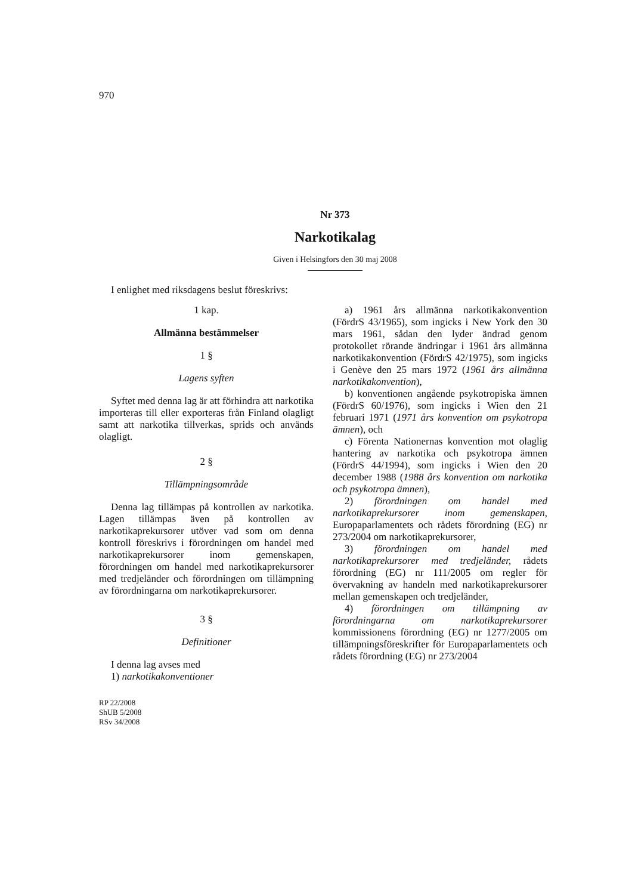970
Nr 373
Narkotikalag
Given i Helsingfors den 30 maj 2008
I enlighet med riksdagens beslut föreskrivs:
1 kap.
Allmänna bestämmelser
1 §
Lagens syften
Syftet med denna lag är att förhindra att narkotika importeras till eller exporteras från Finland olagligt samt att narkotika tillverkas, sprids och används olagligt.
2 §
Tillämpningsområde
Denna lag tillämpas på kontrollen av narkotika. Lagen tillämpas även på kontrollen av narkotikaprekursorer utöver vad som om denna kontroll föreskrivs i förordningen om handel med narkotikaprekursorer inom gemenskapen, förordningen om handel med narkotikaprekursorer med tredjeländer och förordningen om tillämpning av förordningarna om narkotikaprekursorer.
3 §
Definitioner
I denna lag avses med
1) narkotikakonventioner
RP 22/2008
ShUB 5/2008
RSv 34/2008
a) 1961 års allmänna narkotikakonvention (FördrS 43/1965), som ingicks i New York den 30 mars 1961, sådan den lyder ändrad genom protokollet rörande ändringar i 1961 års allmänna narkotikakonvention (FördrS 42/1975), som ingicks i Genève den 25 mars 1972 (1961 års allmänna narkotikakonvention),
b) konventionen angående psykotropiska ämnen (FördrS 60/1976), som ingicks i Wien den 21 februari 1971 (1971 års konvention om psykotropa ämnen), och
c) Förenta Nationernas konvention mot olaglig hantering av narkotika och psykotropa ämnen (FördrS 44/1994), som ingicks i Wien den 20 december 1988 (1988 års konvention om narkotika och psykotropa ämnen),
2) förordningen om handel med narkotikaprekursorer inom gemenskapen, Europaparlamentets och rådets förordning (EG) nr 273/2004 om narkotikaprekursorer,
3) förordningen om handel med narkotikaprekursorer med tredjeländer, rådets förordning (EG) nr 111/2005 om regler för övervakning av handeln med narkotikaprekursorer mellan gemenskapen och tredjeländer,
4) förordningen om tillämpning av förordningarna om narkotikaprekursorer kommissionens förordning (EG) nr 1277/2005 om tillämpningsföreskrifter för Europaparlamentets och rådets förordning (EG) nr 273/2004